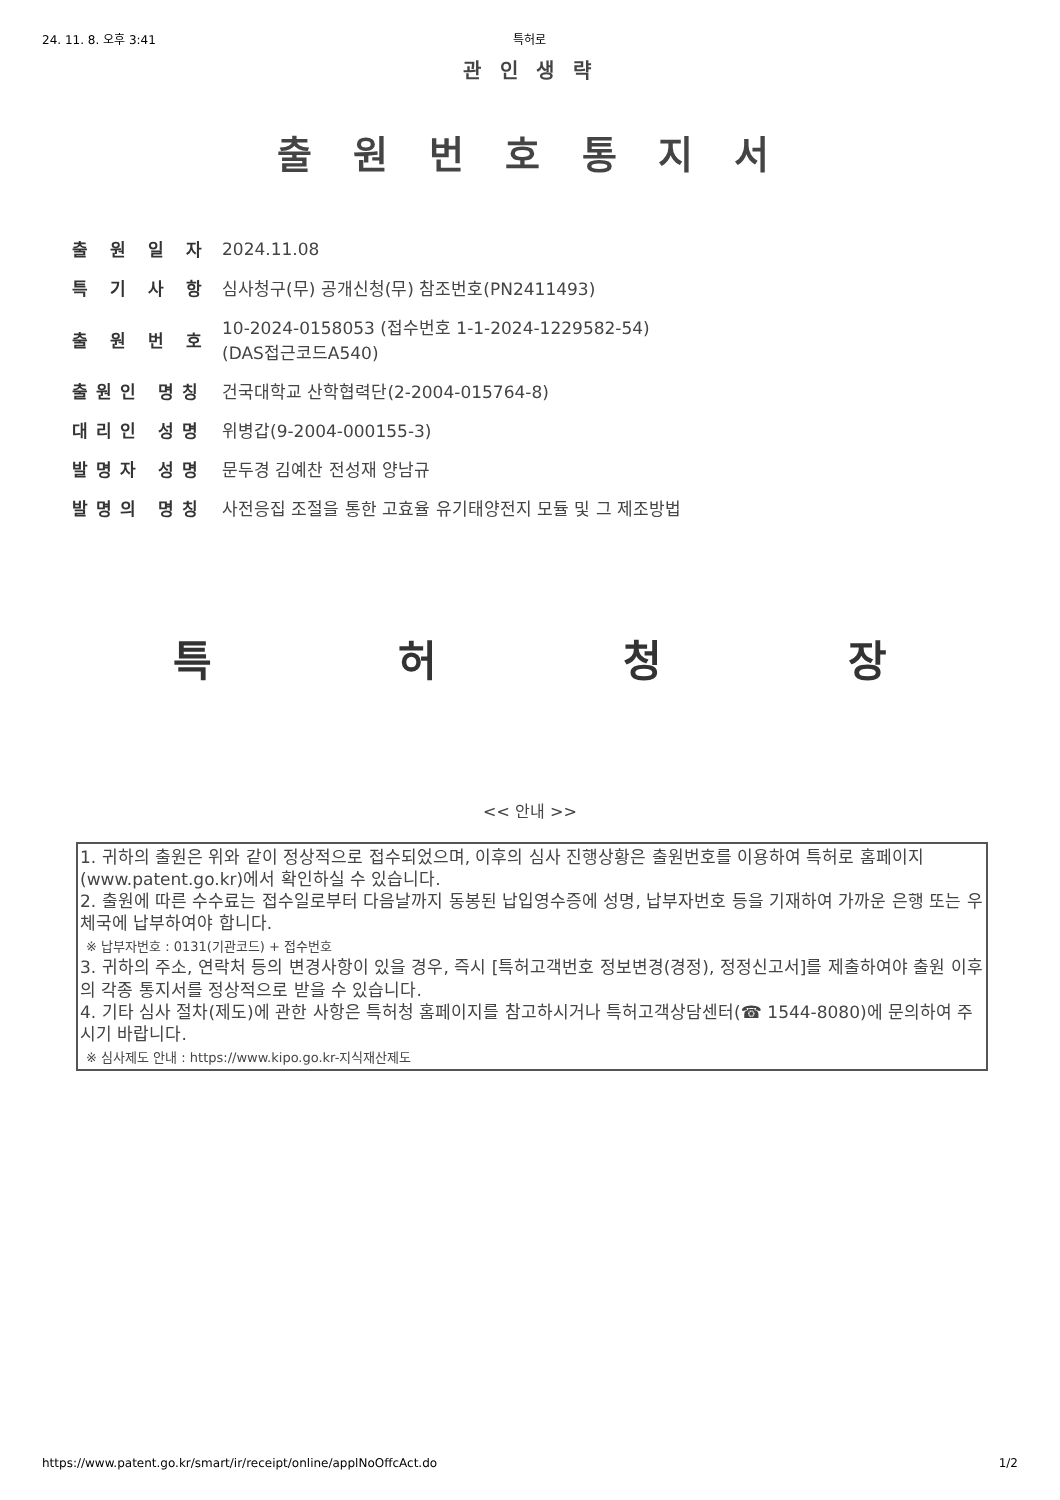24. 11. 8. 오후 3:41 특허로
관 인 생 략
출 원 번 호 통 지 서
| 출 원 일 자 | 2024.11.08 |
| 특 기 사 항 | 심사청구(무) 공개신청(무) 참조번호(PN2411493) |
| 출 원 번 호 | 10-2024-0158053 (접수번호 1-1-2024-1229582-54) (DAS접근코드A540) |
| 출원인 명칭 | 건국대학교 산학협력단(2-2004-015764-8) |
| 대리인 성명 | 위병갑(9-2004-000155-3) |
| 발명자 성명 | 문두경 김예찬 전성재 양남규 |
| 발명의 명칭 | 사전응집 조절을 통한 고효율 유기태양전지 모듈 및 그 제조방법 |
특허청장
<< 안내 >>
1. 귀하의 출원은 위와 같이 정상적으로 접수되었으며, 이후의 심사 진행상황은 출원번호를 이용하여 특허로 홈페이지(www.patent.go.kr)에서 확인하실 수 있습니다.
2. 출원에 따른 수수료는 접수일로부터 다음날까지 동봉된 납입영수증에 성명, 납부자번호 등을 기재하여 가까운 은행 또는 우체국에 납부하여야 합니다.
※ 납부자번호 : 0131(기관코드) + 접수번호
3. 귀하의 주소, 연락처 등의 변경사항이 있을 경우, 즉시 [특허고객번호 정보변경(경정), 정정신고서]를 제출하여야 출원 이후의 각종 통지서를 정상적으로 받을 수 있습니다.
4. 기타 심사 절차(제도)에 관한 사항은 특허청 홈페이지를 참고하시거나 특허고객상담센터(☎ 1544-8080)에 문의하여 주시기 바랍니다.
※ 심사제도 안내 : https://www.kipo.go.kr-지식재산제도
https://www.patent.go.kr/smart/ir/receipt/online/applNoOffcAct.do 1/2